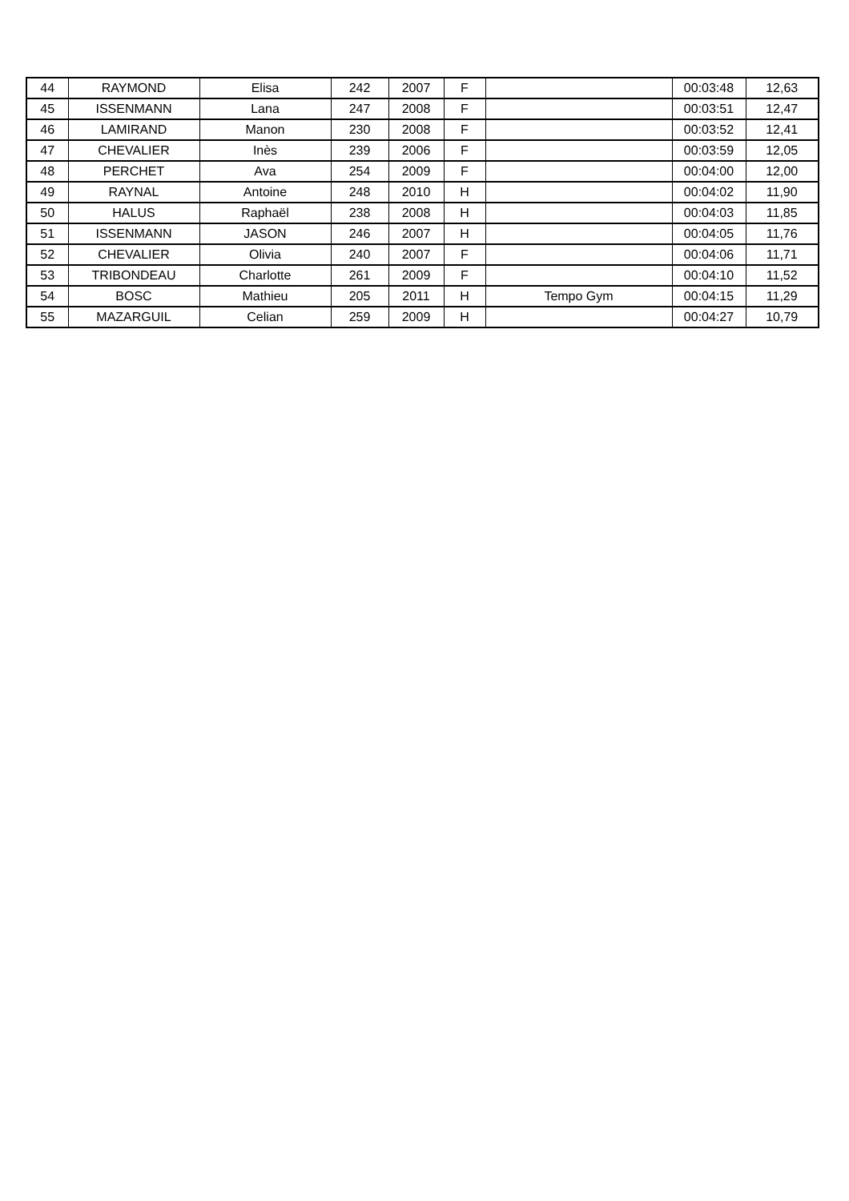| 44 | RAYMOND | Elisa | 242 | 2007 | F | | 00:03:48 | 12,63 |
| 45 | ISSENMANN | Lana | 247 | 2008 | F | | 00:03:51 | 12,47 |
| 46 | LAMIRAND | Manon | 230 | 2008 | F | | 00:03:52 | 12,41 |
| 47 | CHEVALIER | Inès | 239 | 2006 | F | | 00:03:59 | 12,05 |
| 48 | PERCHET | Ava | 254 | 2009 | F | | 00:04:00 | 12,00 |
| 49 | RAYNAL | Antoine | 248 | 2010 | H | | 00:04:02 | 11,90 |
| 50 | HALUS | Raphaël | 238 | 2008 | H | | 00:04:03 | 11,85 |
| 51 | ISSENMANN | JASON | 246 | 2007 | H | | 00:04:05 | 11,76 |
| 52 | CHEVALIER | Olivia | 240 | 2007 | F | | 00:04:06 | 11,71 |
| 53 | TRIBONDEAU | Charlotte | 261 | 2009 | F | | 00:04:10 | 11,52 |
| 54 | BOSC | Mathieu | 205 | 2011 | H | Tempo Gym | 00:04:15 | 11,29 |
| 55 | MAZARGUIL | Celian | 259 | 2009 | H | | 00:04:27 | 10,79 |